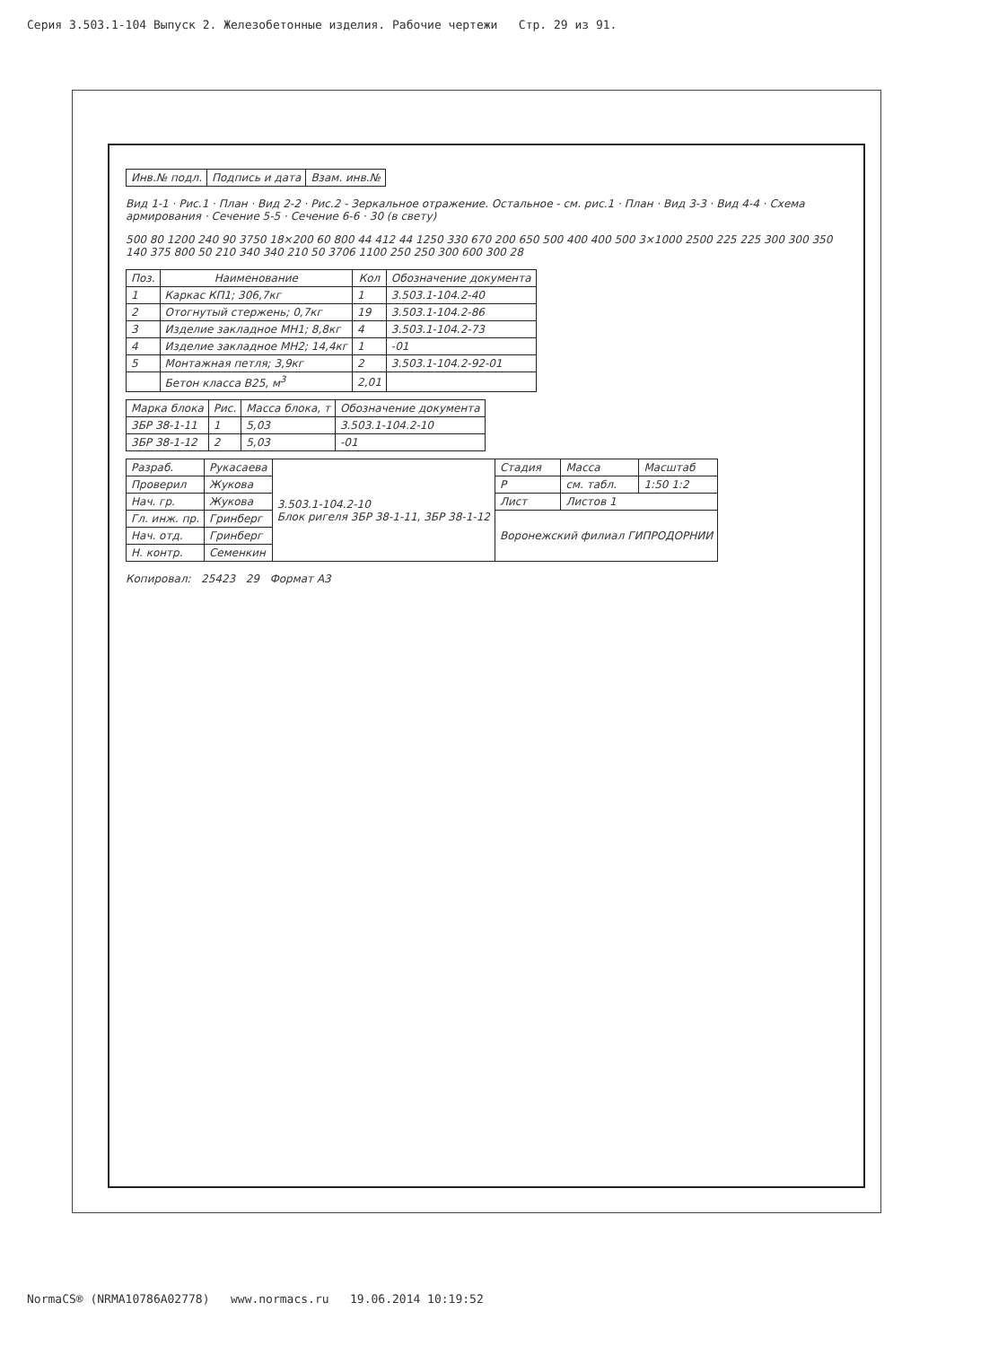Серия 3.503.1-104 Выпуск 2. Железобетонные изделия. Рабочие чертежи Стр. 29 из 91.
| Инв.№ подл. | Подпись и дата | Взам. инв.№ |
Вид 1-1 · Рис.1 · План · Вид 2-2 · Рис.2 - Зеркальное отражение. Остальное - см. рис.1 · План · Вид 3-3 · Вид 4-4 · Схема армирования · Сечение 5-5 · Сечение 6-6 · 30 (в свету)
500 80 1200 240 90 3750 18×200 60 800 44 412 44 1250 330 670 200 650 500 400 400 500 3×1000 2500 225 225 300 300 350 140 375 800 50 210 340 340 210 50 3706 1100 250 250 300 600 300 28
| Поз. | Наименование | Кол | Обозначение документа |
| --- | --- | --- | --- |
| 1 | Каркас КП1; 306,7кг | 1 | 3.503.1-104.2-40 |
| 2 | Отогнутый стержень; 0,7кг | 19 | 3.503.1-104.2-86 |
| 3 | Изделие закладное МН1; 8,8кг | 4 | 3.503.1-104.2-73 |
| 4 | Изделие закладное МН2; 14,4кг | 1 | -01 |
| 5 | Монтажная петля; 3,9кг | 2 | 3.503.1-104.2-92-01 |
| | Бетон класса В25, м<sup>3</sup> | 2,01 | |
| Марка блока | Рис. | Масса блока, т | Обозначение документа |
| --- | --- | --- | --- |
| 3БР 38-1-11 | 1 | 5,03 | 3.503.1-104.2-10 |
| 3БР 38-1-12 | 2 | 5,03 | -01 |
| Разраб. | Рукасаева | 3.503.1-104.2-10 Блок ригеля 3БР 38-1-11, 3БР 38-1-12 | Стадия | Масса | Масштаб |
| Проверил | Жукова | | Р | см. табл. | 1:50 1:2 |
| Нач. гр. | Жукова | | Лист | Листов 1 | |
| Гл. инж. пр. | Гринберг | | Воронежский филиал ГИПРОДОРНИИ | | |
| Нач. отд. | Гринберг | | | | |
| Н. контр. | Семенкин | | | | |
Копировал: 25423 29 Формат А3
NormaCS® (NRMA10786A02778) www.normacs.ru 19.06.2014 10:19:52